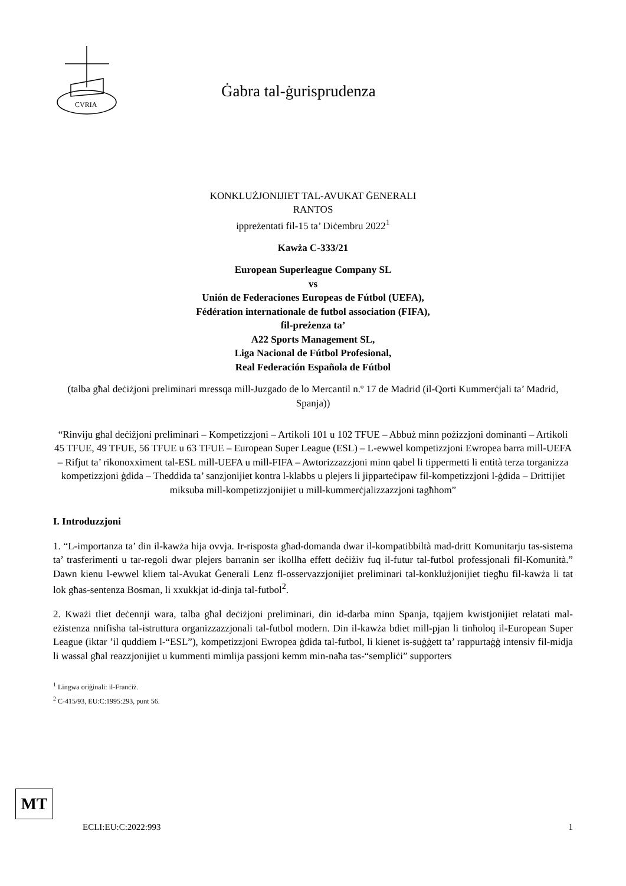CVRIA
Ġabra tal-ġurisprudenza
KONKLUŻJONIJIET TAL-AVUKAT ĠENERALI
RANTOS
ippreżentati fil-15 ta’ Diċembru 2022<sup>1</sup>
Kawża C-333/21
European Superleague Company SL
vs
Unión de Federaciones Europeas de Fútbol (UEFA),
Fédération internationale de futbol association (FIFA),
fil-preżenza ta’
A22 Sports Management SL,
Liga Nacional de Fútbol Profesional,
Real Federación Española de Fútbol
(talba għal deċiżjoni preliminari mressqa mill-Juzgado de lo Mercantil n.º 17 de Madrid (il-Qorti Kummerċjali ta’ Madrid, Spanja))
“Rinviju għal deċiżjoni preliminari – Kompetizzjoni – Artikoli 101 u 102 TFUE – Abbuż minn pożizzjoni dominanti – Artikoli 45 TFUE, 49 TFUE, 56 TFUE u 63 TFUE – European Super League (ESL) – L-ewwel kompetizzjoni Ewropea barra mill-UEFA – Rifjut ta’ rikonoxximent tal-ESL mill-UEFA u mill-FIFA – Awtorizzazzjoni minn qabel li tippermetti li entità terza torganizza kompetizzjoni ġdida – Theddida ta’ sanzjonijiet kontra l-klabbs u plejers li jipparteċipaw fil-kompetizzjoni l-ġdida – Drittijiet miksuba mill-kompetizzjonijiet u mill-kummerċjalizzazzjoni tagħhom”
I. Introduzzjoni
1. “L-importanza ta’ din il-kawża hija ovvja. Ir-risposta għad-domanda dwar il-kompatibbiltà mad-dritt Komunitarju tas-sistema ta’ trasferimenti u tar-regoli dwar plejers barranin ser ikollha effett deċiżiv fuq il-futur tal-futbol professjonali fil-Komunità.” Dawn kienu l-ewwel kliem tal-Avukat Ġenerali Lenz fl-osservazzjonijiet preliminari tal-konklużjonijiet tiegħu fil-kawża li tat lok għas-sentenza Bosman, li xxukkjat id-dinja tal-futbol<sup>2</sup>.
2. Kważi tliet deċennji wara, talba għal deċiżjoni preliminari, din id-darba minn Spanja, tqajjem kwistjonijiet relatati mal-eżistenza nnifisha tal-istruttura organizzazzjonali tal-futbol modern. Din il-kawża bdiet mill-pjan li tinħoloq il-European Super League (iktar ’il quddiem l-“ESL”), kompetizzjoni Ewropea ġdida tal-futbol, li kienet is-suġġett ta’ rappurtaġġ intensiv fil-midja li wassal għal reazzjonijiet u kummenti mimlija passjoni kemm min-naħa tas-“sempliċi” supporters
<sup>1</sup> Lingwa oriġinali: il-Franċiż.
<sup>2</sup> C-415/93, EU:C:1995:293, punt 56.
MT
ECLI:EU:C:2022:993 1